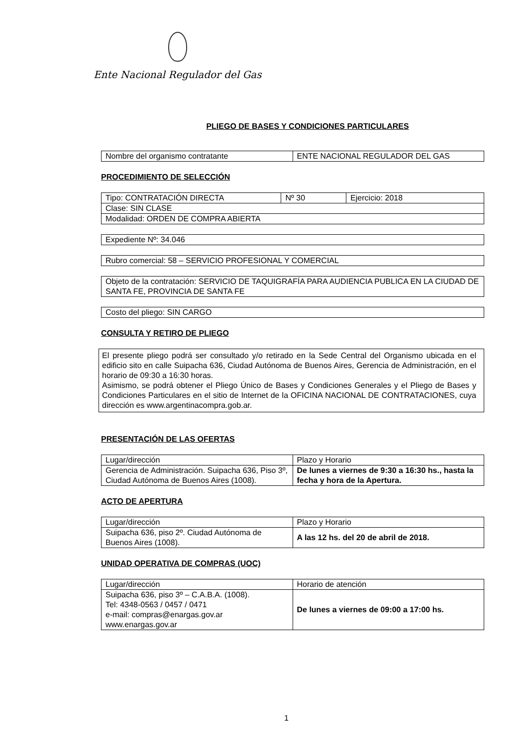Ente Nacional Regulador del Gas
PLIEGO DE BASES Y CONDICIONES PARTICULARES
| Nombre del organismo contratante | ENTE NACIONAL REGULADOR DEL GAS |
PROCEDIMIENTO DE SELECCIÓN
| Tipo: CONTRATACIÓN DIRECTA | Nº 30 | Ejercicio: 2018 |
| Clase: SIN CLASE | | |
| Modalidad: ORDEN DE COMPRA ABIERTA | | |
| Expediente Nº: 34.046 |
| Rubro comercial: 58 – SERVICIO PROFESIONAL Y COMERCIAL |
| Objeto de la contratación: SERVICIO DE TAQUIGRAFÍA PARA AUDIENCIA PUBLICA EN LA CIUDAD DE SANTA FE, PROVINCIA DE SANTA FE |
| Costo del pliego: SIN CARGO |
CONSULTA Y RETIRO DE PLIEGO
El presente pliego podrá ser consultado y/o retirado en la Sede Central del Organismo ubicada en el edificio sito en calle Suipacha 636, Ciudad Autónoma de Buenos Aires, Gerencia de Administración, en el horario de 09:30 a 16:30 horas.
Asimismo, se podrá obtener el Pliego Único de Bases y Condiciones Generales y el Pliego de Bases y Condiciones Particulares en el sitio de Internet de la OFICINA NACIONAL DE CONTRATACIONES, cuya dirección es www.argentinacompra.gob.ar.
PRESENTACIÓN DE LAS OFERTAS
| Lugar/dirección | Plazo y Horario |
| Gerencia de Administración. Suipacha 636, Piso 3º, Ciudad Autónoma de Buenos Aires (1008). | De lunes a viernes de 9:30 a 16:30 hs., hasta la fecha y hora de la Apertura. |
ACTO DE APERTURA
| Lugar/dirección | Plazo y Horario |
| Suipacha 636, piso 2º. Ciudad Autónoma de Buenos Aires (1008). | A las 12 hs. del 20 de abril de 2018. |
UNIDAD OPERATIVA DE COMPRAS (UOC)
| Lugar/dirección | Horario de atención |
| Suipacha 636, piso 3º – C.A.B.A. (1008). Tel: 4348-0563 / 0457 / 0471 e-mail: compras@enargas.gov.ar www.enargas.gov.ar | De lunes a viernes de 09:00 a 17:00 hs. |
1